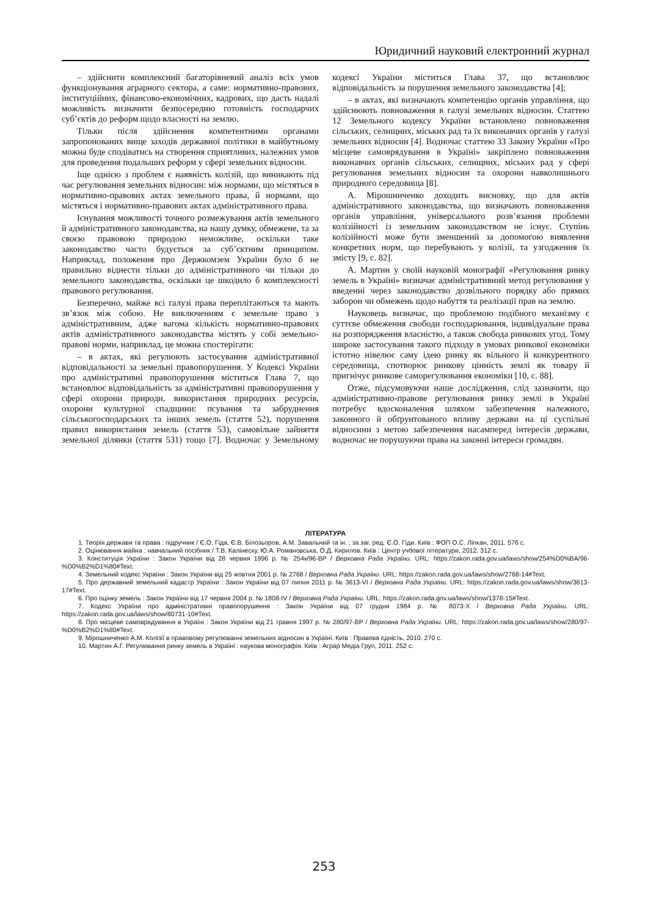Юридичний науковий електронний журнал
– здійснити комплексний багаторівневий аналіз всіх умов функціонування аграрного сектора, а саме: нормативно-правових, інституційних, фінансово-економічних, кадрових, що дасть надалі можливість визначити безпосередню готовність господарчих суб’єктів до реформ щодо власності на землю.
Тільки після здійснення компетентними органами запропонованих вище заходів державної політики в майбутньому можна буде сподіватись на створення сприятливих, належних умов для проведення подальших реформ у сфері земельних відносин.
Іще однією з проблем є наявність колізій, що виникають під час регулювання земельних відносин: між нормами, що містяться в нормативно-правових актах земельного права, й нормами, що містяться і нормативно-правових актах адміністративного права.
Існування можливості точного розмежування актів земельного й адміністративного законодавства, на нашу думку, обмежене, та за своєю правовою природою неможливе, оскільки таке законодавство часто будується за суб’єктним принципом. Наприклад, положення про Держкомзем України було б не правильно віднести тільки до адміністративного чи тільки до земельного законодавства, оскільки це шкодило б комплексності правового регулювання.
Безперечно, майже всі галузі права переплітаються та мають зв’язок між собою. Не виключенням є земельне право з адміністративним, адже вагома кількість нормативно-правових актів адміністративного законодавства містять у собі земельно-правові норми, наприклад, це можна спостерігати:
– в актах, які регулюють застосування адміністративної відповідальності за земельні правопорушення. У Кодексі України про адміністративні правопорушення міститься Глава 7, що встановлює відповідальність за адміністративні правопорушення у сфері охорони природи, використання природних ресурсів, охорони культурної спадщини: псування та забруднення сільськогосподарських та інших земель (стаття 52), порушення правил використання земель (стаття 53), самовільне зайняття земельної ділянки (стаття 531) тощо [7]. Водночас у Земельному кодексі України міститься Глава 37, що встановлює відповідальність за порушення земельного законодавства [4];
– в актах, які визначають компетенцію органів управління, що здійснюють повноваження в галузі земельних відносин. Статтею 12 Земельного кодексу України встановлено повноваження сільських, селищних, міських рад та їх виконавчих органів у галузі земельних відносин [4]. Водночас статтею 33 Закону України «Про місцеве самоврядування в Україні» закріплено повноваження виконавчих органів сільських, селищних, міських рад у сфері регулювання земельних відносин та охорони навколишнього природного середовища [8].
А. Мірошниченко доходить висновку, що для актів адміністративного законодавства, що визначають повноваження органів управління, універсального розв’язання проблеми колізійності із земельним законодавством не існує. Ступінь колізійності може бути зменшений за допомогою виявлення конкретних норм, що перебувають у колізії, та узгодження їх змісту [9, с. 82].
А. Мартин у своїй науковій монографії «Регулювання ринку земель в Україні» визначає адміністративний метод регулювання у введенні через законодавство дозвільного порядку або прямих заборон чи обмежень щодо набуття та реалізації прав на землю.
Науковець визначає, що проблемою подібного механізму є суттєве обмеження свободи господарювання, індивідуальне права на розпорядження власністю, а також свобода ринкових угод. Тому широке застосування такого підходу в умовах ринкової економіки істотно нівелює саму ідею ринку як вільного й конкурентного середовища, спотворює ринкову цінність землі як товару й пригнічує ринкове саморегулювання економіки [10, с. 88].
Отже, підсумовуючи наше дослідження, слід зазначити, що адміністративно-правове регулювання ринку землі в Україні потребує вдосконалення шляхом забезпечення належного, законного й обґрунтованого впливу держави на ці суспільні відносини з метою забезпечення насамперед інтересів держави, водночас не порушуючи права на законні інтереси громадян.
ЛІТЕРАТУРА
1. Теорія держави та права : підручник / Є.О. Гіда, Є.В. Білозьоров, А.М. Завальний та ін. ; за заг. ред. Є.О. Гіди. Київ : ФОП О.С. Ліпкан, 2011. 576 с.
2. Оцінювання майна : навчальний посібник / Т.В. Калінеску, Ю.А. Романовська, О.Д. Кирилов. Київ : Центр учбової літератури, 2012. 312 с.
3. Конституція України : Закон України від 28 червня 1996 р. № 254к/96-ВР / Верховна Рада України. URL: https://zakon.rada.gov.ua/laws/show/254%D0%BA/96-%D0%B2%D1%80#Text.
4. Земельний кодекс України : Закон України від 25 жовтня 2001 р. № 2768 / Верховна Рада України. URL: https://zakon.rada.gov.ua/laws/show/2768-14#Text.
5. Про державний земельний кадастр України : Закон України від 07 липня 2011 р. № 3613-VI / Верховна Рада України. URL: https://zakon.rada.gov.ua/laws/show/3613-17#Text.
6. Про оцінку земель : Закон України від 17 червня 2004 р. № 1808-IV / Верховна Рада України. URL: https://zakon.rada.gov.ua/laws/show/1378-15#Text.
7. Кодекс України про адміністративні правопорушення : Закон України від 07 грудня 1984 р. № 8073-X / Верховна Рада України. URL: https://zakon.rada.gov.ua/laws/show/80731-10#Text.
8. Про місцеве самоврядування в Україні : Закон України від 21 травня 1997 р. № 280/97-ВР / Верховна Рада України. URL: https://zakon.rada.gov.ua/laws/show/280/97-%D0%B2%D1%80#Text.
9. Мірошниченко А.М. Колізії в правовому регулюванні земельних відносин в Україні. Київ : Правова єдність, 2010. 270 с.
10. Мартин А.Г. Регулювання ринку земель в Україні : наукова монографія. Київ : Аграр Медіа Груп, 2011. 252 с.
253